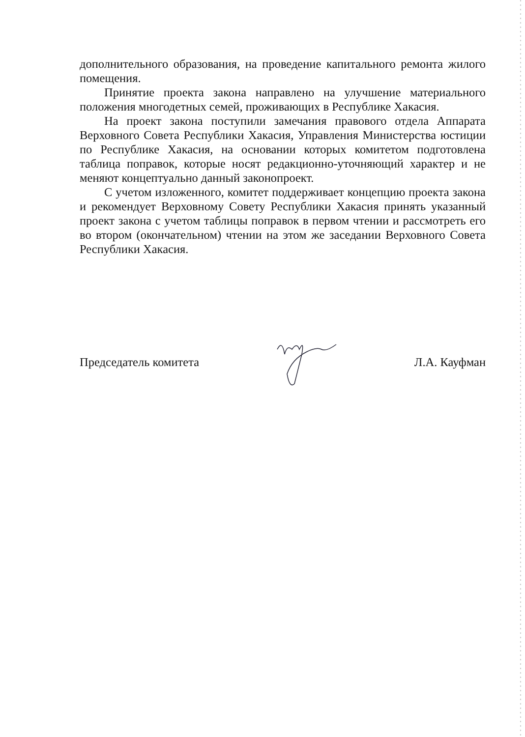дополнительного образования, на проведение капитального ремонта жилого помещения.
Принятие проекта закона направлено на улучшение материального положения многодетных семей, проживающих в Республике Хакасия.
На проект закона поступили замечания правового отдела Аппарата Верховного Совета Республики Хакасия, Управления Министерства юстиции по Республике Хакасия, на основании которых комитетом подготовлена таблица поправок, которые носят редакционно-уточняющий характер и не меняют концептуально данный законопроект.
С учетом изложенного, комитет поддерживает концепцию проекта закона и рекомендует Верховному Совету Республики Хакасия принять указанный проект закона с учетом таблицы поправок в первом чтении и рассмотреть его во втором (окончательном) чтении на этом же заседании Верховного Совета Республики Хакасия.
Председатель комитета Л.А. Кауфман